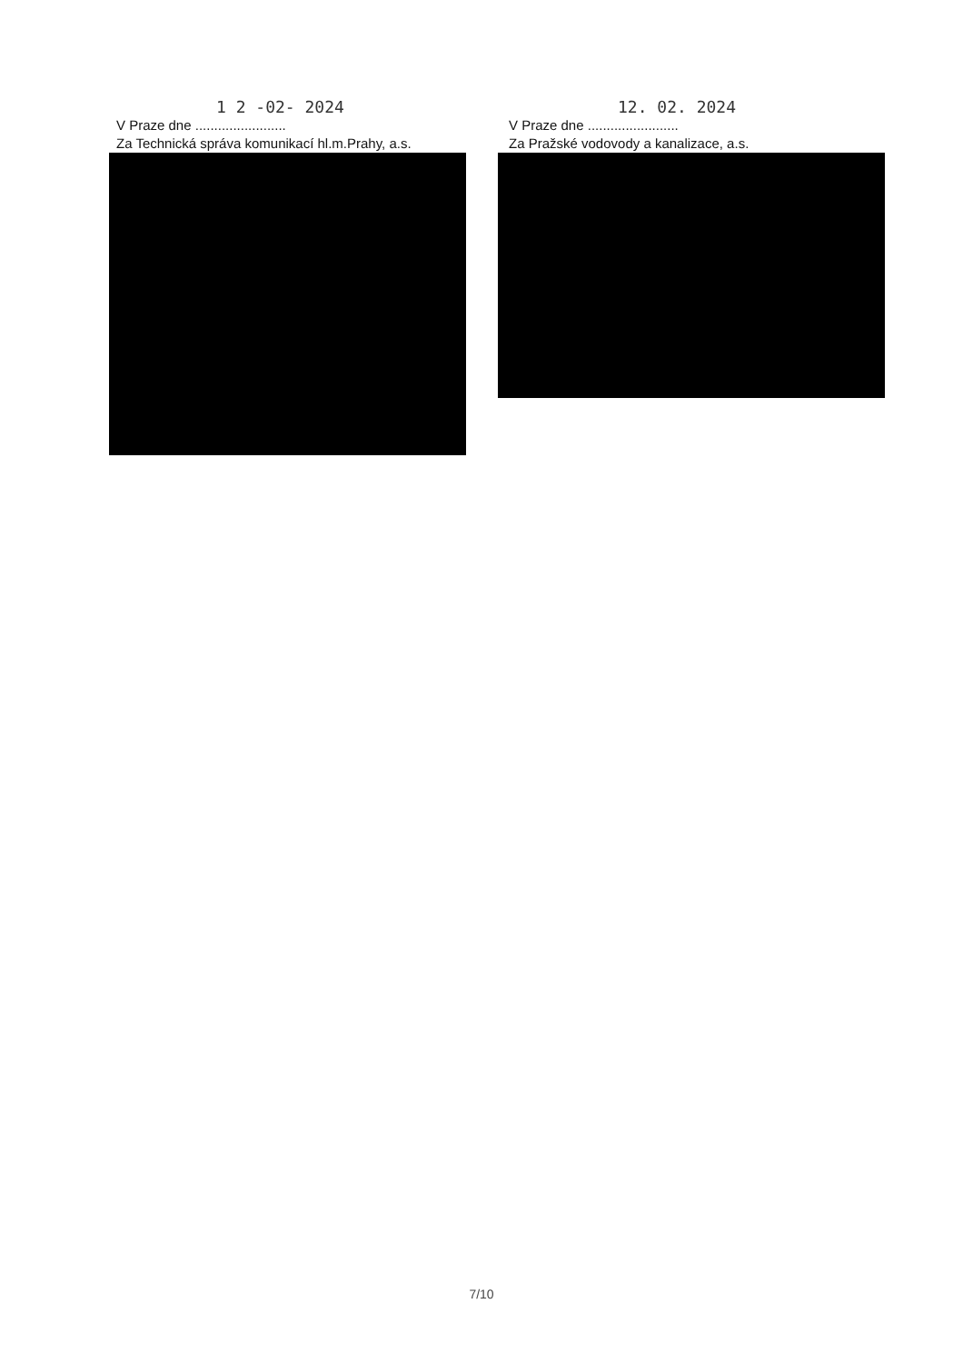1 2 -02- 2024
V Praze dne ........................
Za Technická správa komunikací hl.m.Prahy, a.s.
12. 02. 2024
V Praze dne ........................
Za Pražské vodovody a kanalizace, a.s.
7/10